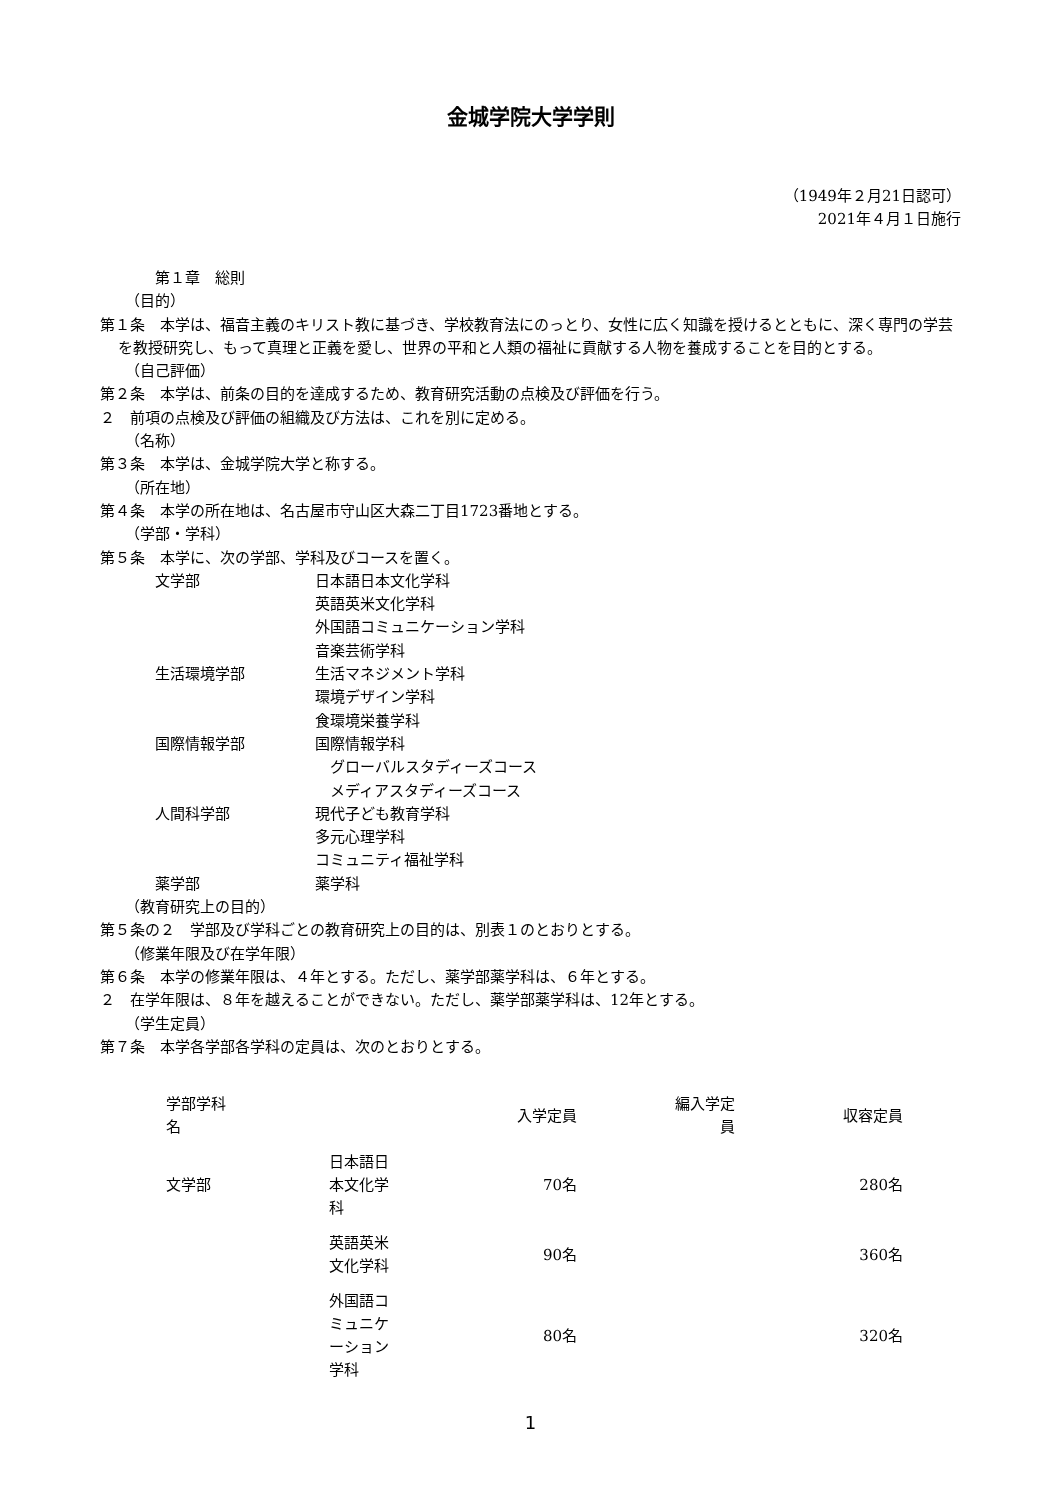金城学院大学学則
（1949年２月21日認可）
2021年４月１日施行
第１章　総則
（目的）
第１条　本学は、福音主義のキリスト教に基づき、学校教育法にのっとり、女性に広く知識を授けるとともに、深く専門の学芸を教授研究し、もって真理と正義を愛し、世界の平和と人類の福祉に貢献する人物を養成することを目的とする。
（自己評価）
第２条　本学は、前条の目的を達成するため、教育研究活動の点検及び評価を行う。
２　前項の点検及び評価の組織及び方法は、これを別に定める。
（名称）
第３条　本学は、金城学院大学と称する。
（所在地）
第４条　本学の所在地は、名古屋市守山区大森二丁目1723番地とする。
（学部・学科）
第５条　本学に、次の学部、学科及びコースを置く。
文学部 日本語日本文化学科 英語英米文化学科 外国語コミュニケーション学科 音楽芸術学科 生活環境学部 生活マネジメント学科 環境デザイン学科 食環境栄養学科 国際情報学部 国際情報学科 　グローバルスタディーズコース 　メディアスタディーズコース 人間科学部 現代子ども教育学科 多元心理学科 コミュニティ福祉学科 薬学部 薬学科
（教育研究上の目的）
第５条の２　学部及び学科ごとの教育研究上の目的は、別表１のとおりとする。
（修業年限及び在学年限）
第６条　本学の修業年限は、４年とする。ただし、薬学部薬学科は、６年とする。
２　在学年限は、８年を越えることができない。ただし、薬学部薬学科は、12年とする。
（学生定員）
第７条　本学各学部各学科の定員は、次のとおりとする。
| 学部学科 名 | | 入学定員 | 編入学定 員 | 収容定員 |
| 文学部 | 日本語日 本文化学 科 | 70名 | | 280名 |
| | 英語英米 文化学科 | 90名 | | 360名 |
| | 外国語コ ミュニケ ーション 学科 | 80名 | | 320名 |
1